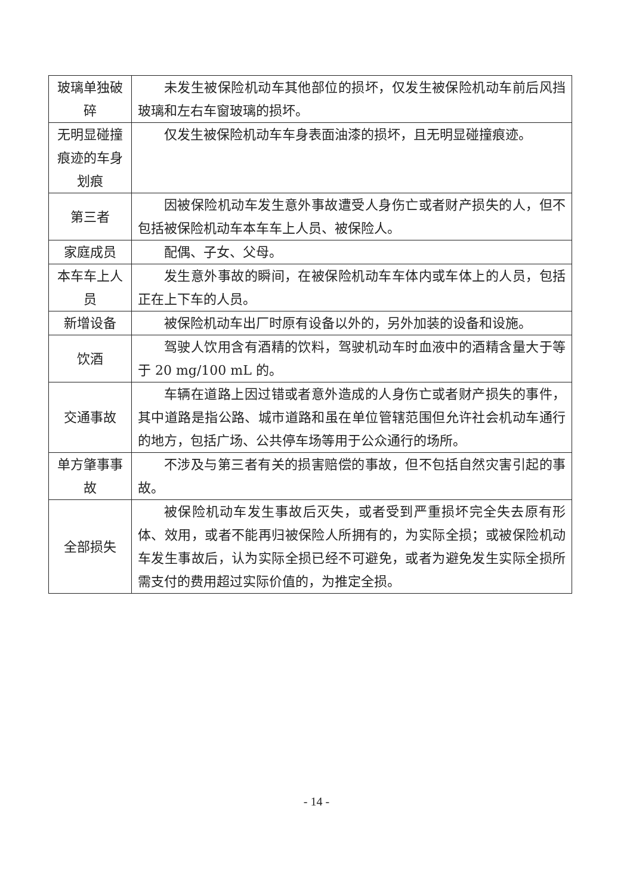| 玻璃单独破碎 | 未发生被保险机动车其他部位的损坏，仅发生被保险机动车前后风挡玻璃和左右车窗玻璃的损坏。 |
| 无明显碰撞痕迹的车身划痕 | 仅发生被保险机动车车身表面油漆的损坏，且无明显碰撞痕迹。 |
| 第三者 | 因被保险机动车发生意外事故遭受人身伤亡或者财产损失的人，但不包括被保险机动车本车车上人员、被保险人。 |
| 家庭成员 | 配偶、子女、父母。 |
| 本车车上人员 | 发生意外事故的瞬间，在被保险机动车车体内或车体上的人员，包括正在上下车的人员。 |
| 新增设备 | 被保险机动车出厂时原有设备以外的，另外加装的设备和设施。 |
| 饮酒 | 驾驶人饮用含有酒精的饮料，驾驶机动车时血液中的酒精含量大于等于 20 mg/100 mL 的。 |
| 交通事故 | 车辆在道路上因过错或者意外造成的人身伤亡或者财产损失的事件，其中道路是指公路、城市道路和虽在单位管辖范围但允许社会机动车通行的地方，包括广场、公共停车场等用于公众通行的场所。 |
| 单方肇事事故 | 不涉及与第三者有关的损害赔偿的事故，但不包括自然灾害引起的事故。 |
| 全部损失 | 被保险机动车发生事故后灭失，或者受到严重损坏完全失去原有形体、效用，或者不能再归被保险人所拥有的，为实际全损；或被保险机动车发生事故后，认为实际全损已经不可避免，或者为避免发生实际全损所需支付的费用超过实际价值的，为推定全损。 |
- 14 -